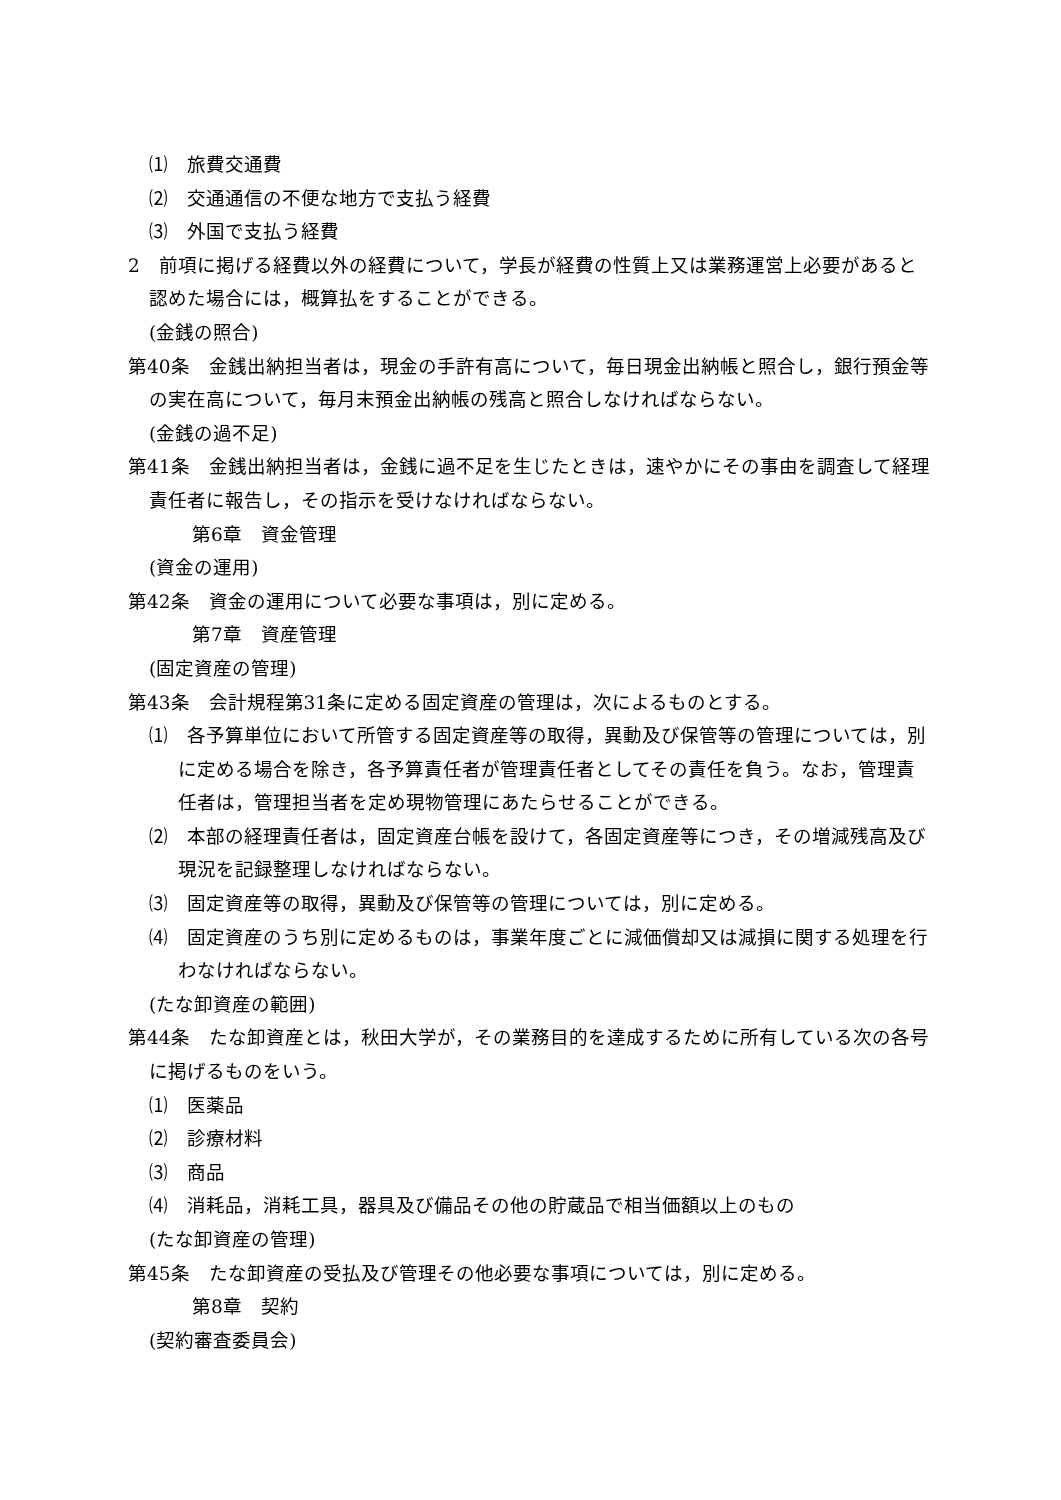⑴　旅費交通費
⑵　交通通信の不便な地方で支払う経費
⑶　外国で支払う経費
2　前項に掲げる経費以外の経費について，学長が経費の性質上又は業務運営上必要があると認めた場合には，概算払をすることができる。
(金銭の照合)
第40条　金銭出納担当者は，現金の手許有高について，毎日現金出納帳と照合し，銀行預金等の実在高について，毎月末預金出納帳の残高と照合しなければならない。
(金銭の過不足)
第41条　金銭出納担当者は，金銭に過不足を生じたときは，速やかにその事由を調査して経理責任者に報告し，その指示を受けなければならない。
第6章　資金管理
(資金の運用)
第42条　資金の運用について必要な事項は，別に定める。
第7章　資産管理
(固定資産の管理)
第43条　会計規程第31条に定める固定資産の管理は，次によるものとする。
⑴　各予算単位において所管する固定資産等の取得，異動及び保管等の管理については，別に定める場合を除き，各予算責任者が管理責任者としてその責任を負う。なお，管理責任者は，管理担当者を定め現物管理にあたらせることができる。
⑵　本部の経理責任者は，固定資産台帳を設けて，各固定資産等につき，その増減残高及び現況を記録整理しなければならない。
⑶　固定資産等の取得，異動及び保管等の管理については，別に定める。
⑷　固定資産のうち別に定めるものは，事業年度ごとに減価償却又は減損に関する処理を行わなければならない。
(たな卸資産の範囲)
第44条　たな卸資産とは，秋田大学が，その業務目的を達成するために所有している次の各号に掲げるものをいう。
⑴　医薬品
⑵　診療材料
⑶　商品
⑷　消耗品，消耗工具，器具及び備品その他の貯蔵品で相当価額以上のもの
(たな卸資産の管理)
第45条　たな卸資産の受払及び管理その他必要な事項については，別に定める。
第8章　契約
(契約審査委員会)